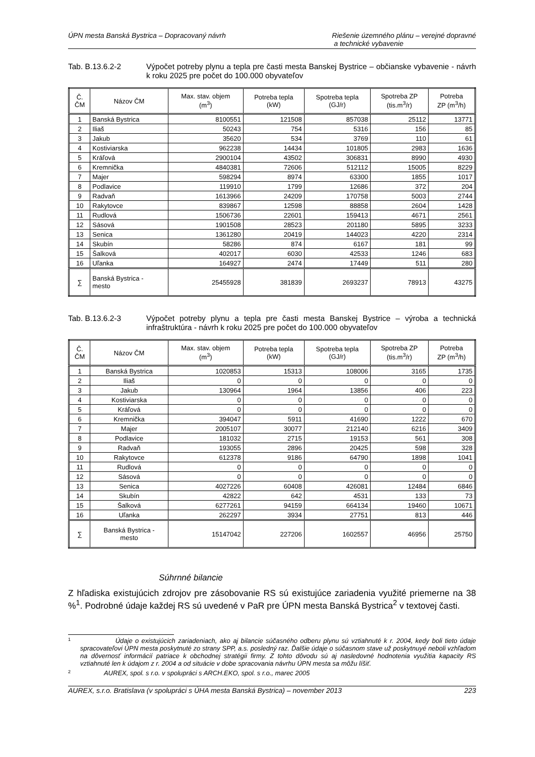ÚPN mesta Banská Bystrica – Dopracovaný návrh Riešenie územného plánu – verejné dopravné
a technické vybavenie
Tab. B.13.6.2-2 Výpočet potreby plynu a tepla pre časti mesta Banskej Bystrice – občianske vybavenie - návrh k roku 2025 pre počet do 100.000 obyvateľov
| Č. ČM | Názov ČM | Max. stav. objem (m<sup>3</sup>) | Potreba tepla (kW) | Spotreba tepla (GJ/r) | Spotreba ZP (tis.m<sup>3</sup>/r) | Potreba ZP (m<sup>3</sup>/h) |
| --- | --- | --- | --- | --- | --- | --- |
| 1 | Banská Bystrica | 8100551 | 121508 | 857038 | 25112 | 13771 |
| 2 | Iliaš | 50243 | 754 | 5316 | 156 | 85 |
| 3 | Jakub | 35620 | 534 | 3769 | 110 | 61 |
| 4 | Kostiviarska | 962238 | 14434 | 101805 | 2983 | 1636 |
| 5 | Kráľová | 2900104 | 43502 | 306831 | 8990 | 4930 |
| 6 | Kremnička | 4840381 | 72606 | 512112 | 15005 | 8229 |
| 7 | Majer | 598294 | 8974 | 63300 | 1855 | 1017 |
| 8 | Podlavice | 119910 | 1799 | 12686 | 372 | 204 |
| 9 | Radvaň | 1613966 | 24209 | 170758 | 5003 | 2744 |
| 10 | Rakytovce | 839867 | 12598 | 88858 | 2604 | 1428 |
| 11 | Rudlová | 1506736 | 22601 | 159413 | 4671 | 2561 |
| 12 | Sásová | 1901508 | 28523 | 201180 | 5895 | 3233 |
| 13 | Senica | 1361280 | 20419 | 144023 | 4220 | 2314 |
| 14 | Skubín | 58286 | 874 | 6167 | 181 | 99 |
| 15 | Šalková | 402017 | 6030 | 42533 | 1246 | 683 |
| 16 | Uľanka | 164927 | 2474 | 17449 | 511 | 280 |
| ∑ | Banská Bystrica - mesto | 25455928 | 381839 | 2693237 | 78913 | 43275 |
Tab. B.13.6.2-3 Výpočet potreby plynu a tepla pre časti mesta Banskej Bystrice – výroba a technická infraštruktúra - návrh k roku 2025 pre počet do 100.000 obyvateľov
| Č. ČM | Názov ČM | Max. stav. objem (m<sup>3</sup>) | Potreba tepla (kW) | Spotreba tepla (GJ/r) | Spotreba ZP (tis.m<sup>3</sup>/r) | Potreba ZP (m<sup>3</sup>/h) |
| --- | --- | --- | --- | --- | --- | --- |
| 1 | Banská Bystrica | 1020853 | 15313 | 108006 | 3165 | 1735 |
| 2 | Iliaš | 0 | 0 | 0 | 0 | 0 |
| 3 | Jakub | 130964 | 1964 | 13856 | 406 | 223 |
| 4 | Kostiviarska | 0 | 0 | 0 | 0 | 0 |
| 5 | Kráľová | 0 | 0 | 0 | 0 | 0 |
| 6 | Kremnička | 394047 | 5911 | 41690 | 1222 | 670 |
| 7 | Majer | 2005107 | 30077 | 212140 | 6216 | 3409 |
| 8 | Podlavice | 181032 | 2715 | 19153 | 561 | 308 |
| 9 | Radvaň | 193055 | 2896 | 20425 | 598 | 328 |
| 10 | Rakytovce | 612378 | 9186 | 64790 | 1898 | 1041 |
| 11 | Rudlová | 0 | 0 | 0 | 0 | 0 |
| 12 | Sásová | 0 | 0 | 0 | 0 | 0 |
| 13 | Senica | 4027226 | 60408 | 426081 | 12484 | 6846 |
| 14 | Skubín | 42822 | 642 | 4531 | 133 | 73 |
| 15 | Šalková | 6277261 | 94159 | 664134 | 19460 | 10671 |
| 16 | Uľanka | 262297 | 3934 | 27751 | 813 | 446 |
| ∑ | Banská Bystrica - mesto | 15147042 | 227206 | 1602557 | 46956 | 25750 |
Súhrnné bilancie
Z hľadiska existujúcich zdrojov pre zásobovanie RS sú existujúce zariadenia využité priemerne na 38 %<sup>1</sup>. Podrobné údaje každej RS sú uvedené v PaR pre ÚPN mesta Banská Bystrica<sup>2</sup> v textovej časti.
1 Údaje o existujúcich zariadeniach, ako aj bilancie súčasného odberu plynu sú vztiahnuté k r. 2004, kedy boli tieto údaje spracovateľovi ÚPN mesta poskytnuté zo strany SPP, a.s. posledný raz. Ďalšie údaje o súčasnom stave už poskytnuyé neboli vzhľadom na dôvernosť informácií patriace k obchodnej stratégii firmy. Z tohto dôvodu sú aj nasledovné hodnotenia využitia kapacity RS vztiahnuté len k údajom z r. 2004 a od situácie v dobe spracovania návrhu ÚPN mesta sa môžu líšiť.
2 AUREX, spol. s r.o. v spolupráci s ARCH.EKO, spol. s r.o., marec 2005
AUREX, s.r.o. Bratislava (v spolupráci s ÚHA mesta Banská Bystrica) – november 2013 223